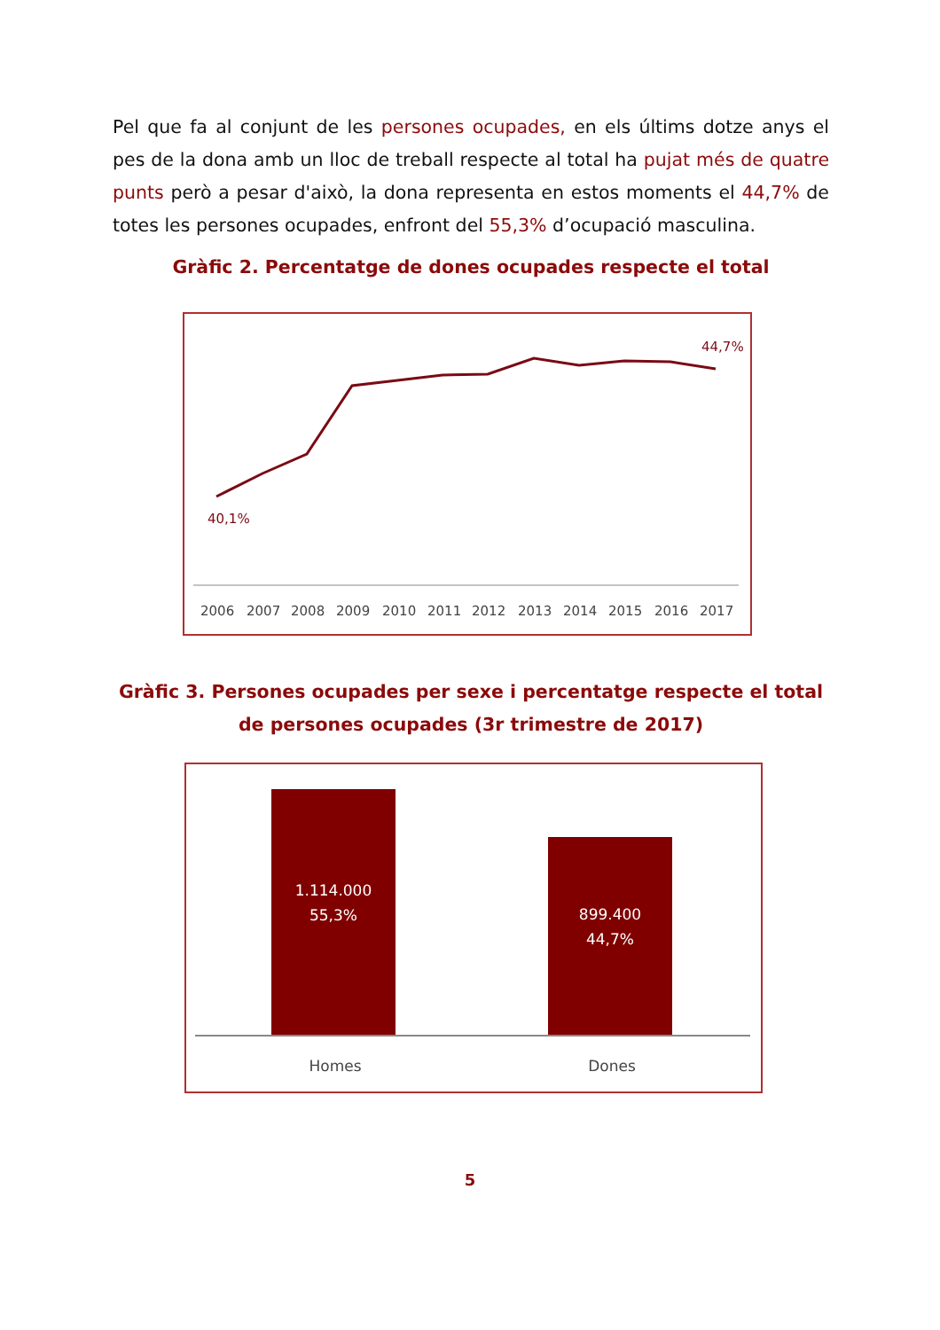Pel que fa al conjunt de les persones ocupades, en els últims dotze anys el pes de la dona amb un lloc de treball respecte al total ha pujat més de quatre punts però a pesar d'això, la dona representa en estos moments el 44,7% de totes les persones ocupades, enfront del 55,3% d’ocupació masculina.
Gràfic 2. Percentatge de dones ocupades respecte el total
40,1%
44,7%
2006
2007
2008
2009
2010
2011
2012
2013
2014
2015
2016
2017
Gràfic 3. Persones ocupades per sexe i percentatge respecte el total de persones ocupades (3r trimestre de 2017)
1.114.000
55,3%
899.400
44,7%
Homes
Dones
5